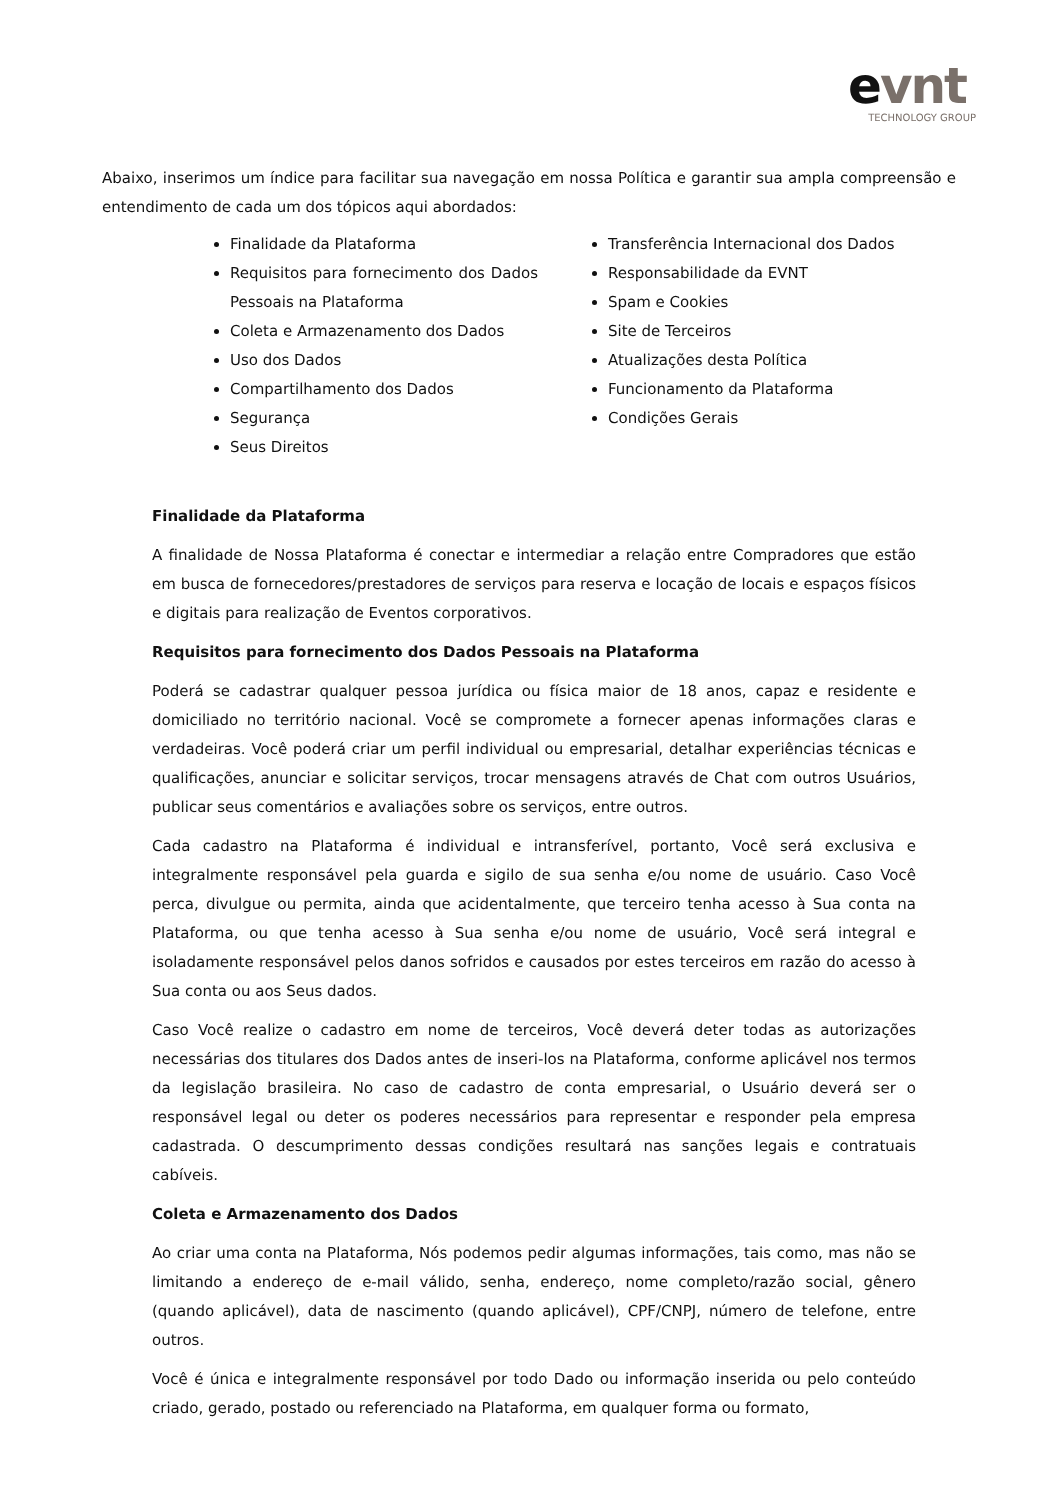evnt
TECHNOLOGY GROUP
Abaixo, inserimos um índice para facilitar sua navegação em nossa Política e garantir sua ampla compreensão e entendimento de cada um dos tópicos aqui abordados:
Finalidade da Plataforma
Requisitos para fornecimento dos Dados Pessoais na Plataforma
Coleta e Armazenamento dos Dados
Uso dos Dados
Compartilhamento dos Dados
Segurança
Seus Direitos
Transferência Internacional dos Dados
Responsabilidade da EVNT
Spam e Cookies
Site de Terceiros
Atualizações desta Política
Funcionamento da Plataforma
Condições Gerais
Finalidade da Plataforma
A finalidade de Nossa Plataforma é conectar e intermediar a relação entre Compradores que estão em busca de fornecedores/prestadores de serviços para reserva e locação de locais e espaços físicos e digitais para realização de Eventos corporativos.
Requisitos para fornecimento dos Dados Pessoais na Plataforma
Poderá se cadastrar qualquer pessoa jurídica ou física maior de 18 anos, capaz e residente e domiciliado no território nacional. Você se compromete a fornecer apenas informações claras e verdadeiras. Você poderá criar um perfil individual ou empresarial, detalhar experiências técnicas e qualificações, anunciar e solicitar serviços, trocar mensagens através de Chat com outros Usuários, publicar seus comentários e avaliações sobre os serviços, entre outros.
Cada cadastro na Plataforma é individual e intransferível, portanto, Você será exclusiva e integralmente responsável pela guarda e sigilo de sua senha e/ou nome de usuário. Caso Você perca, divulgue ou permita, ainda que acidentalmente, que terceiro tenha acesso à Sua conta na Plataforma, ou que tenha acesso à Sua senha e/ou nome de usuário, Você será integral e isoladamente responsável pelos danos sofridos e causados por estes terceiros em razão do acesso à Sua conta ou aos Seus dados.
Caso Você realize o cadastro em nome de terceiros, Você deverá deter todas as autorizações necessárias dos titulares dos Dados antes de inseri-los na Plataforma, conforme aplicável nos termos da legislação brasileira. No caso de cadastro de conta empresarial, o Usuário deverá ser o responsável legal ou deter os poderes necessários para representar e responder pela empresa cadastrada. O descumprimento dessas condições resultará nas sanções legais e contratuais cabíveis.
Coleta e Armazenamento dos Dados
Ao criar uma conta na Plataforma, Nós podemos pedir algumas informações, tais como, mas não se limitando a endereço de e-mail válido, senha, endereço, nome completo/razão social, gênero (quando aplicável), data de nascimento (quando aplicável), CPF/CNPJ, número de telefone, entre outros.
Você é única e integralmente responsável por todo Dado ou informação inserida ou pelo conteúdo criado, gerado, postado ou referenciado na Plataforma, em qualquer forma ou formato,